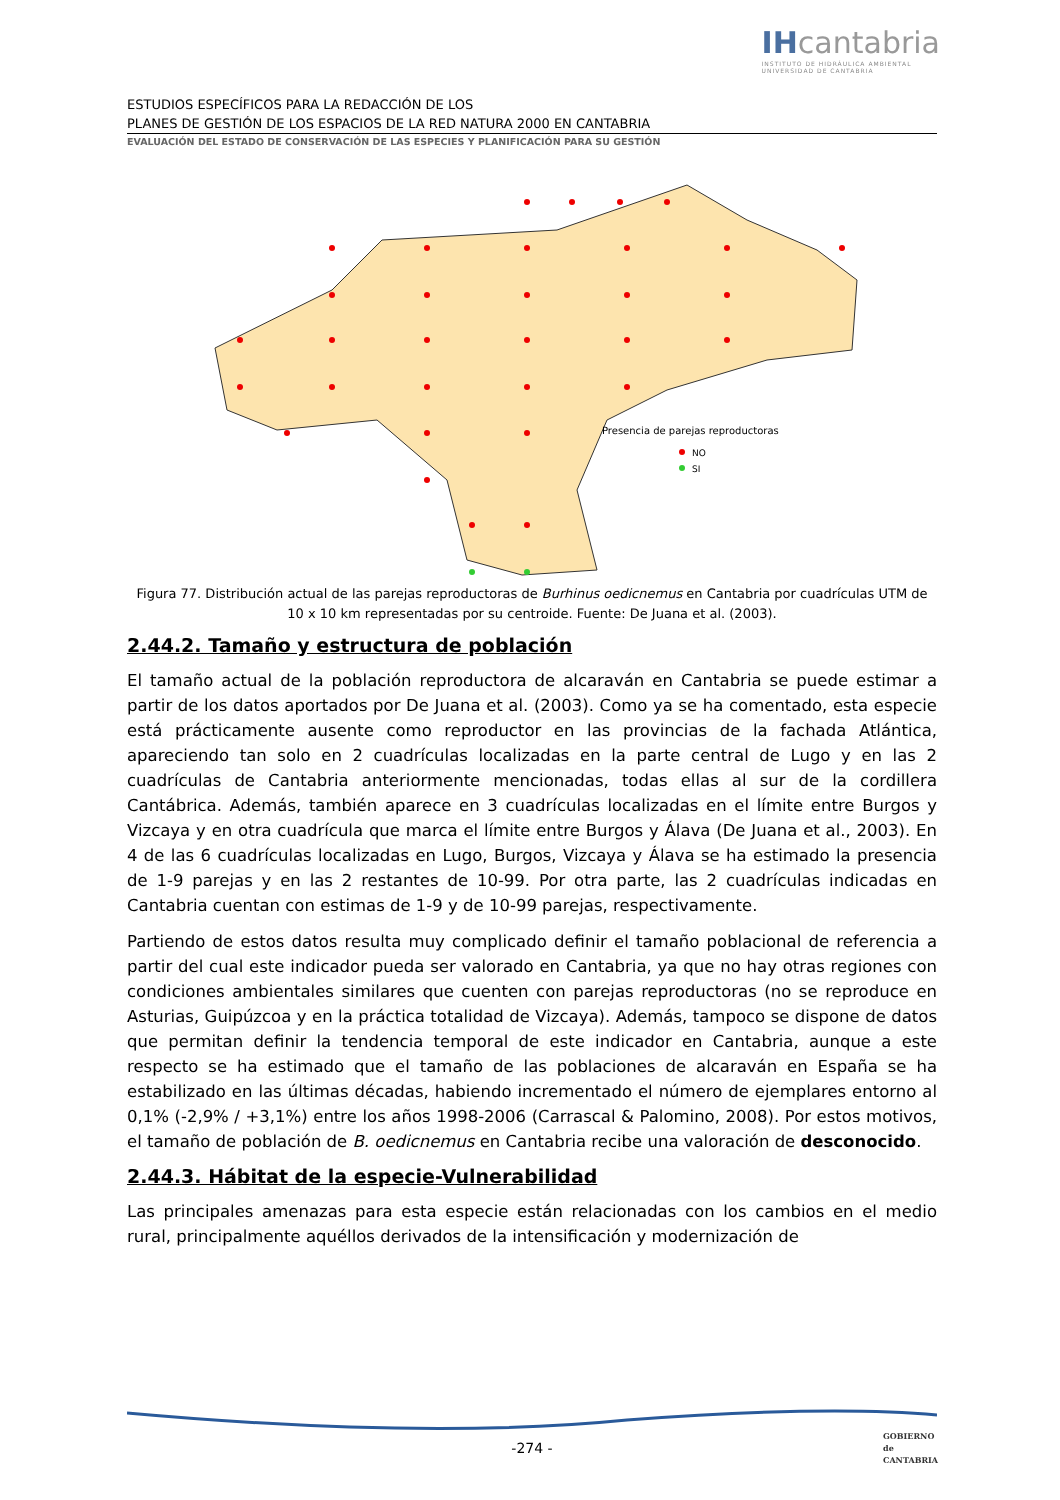IHcantabria
INSTITUTO DE HIDRÁULICA AMBIENTAL
UNIVERSIDAD DE CANTABRIA
ESTUDIOS ESPECÍFICOS PARA LA REDACCIÓN DE LOS
PLANES DE GESTIÓN DE LOS ESPACIOS DE LA RED NATURA 2000 EN CANTABRIA
EVALUACIÓN DEL ESTADO DE CONSERVACIÓN DE LAS ESPECIES Y PLANIFICACIÓN PARA SU GESTIÓN
Presencia de parejas reproductoras
NO
SI
Figura 77. Distribución actual de las parejas reproductoras de Burhinus oedicnemus en Cantabria por cuadrículas UTM de 10 x 10 km representadas por su centroide. Fuente: De Juana et al. (2003).
2.44.2. Tamaño y estructura de población
El tamaño actual de la población reproductora de alcaraván en Cantabria se puede estimar a partir de los datos aportados por De Juana et al. (2003). Como ya se ha comentado, esta especie está prácticamente ausente como reproductor en las provincias de la fachada Atlántica, apareciendo tan solo en 2 cuadrículas localizadas en la parte central de Lugo y en las 2 cuadrículas de Cantabria anteriormente mencionadas, todas ellas al sur de la cordillera Cantábrica. Además, también aparece en 3 cuadrículas localizadas en el límite entre Burgos y Vizcaya y en otra cuadrícula que marca el límite entre Burgos y Álava (De Juana et al., 2003). En 4 de las 6 cuadrículas localizadas en Lugo, Burgos, Vizcaya y Álava se ha estimado la presencia de 1-9 parejas y en las 2 restantes de 10-99. Por otra parte, las 2 cuadrículas indicadas en Cantabria cuentan con estimas de 1-9 y de 10-99 parejas, respectivamente.
Partiendo de estos datos resulta muy complicado definir el tamaño poblacional de referencia a partir del cual este indicador pueda ser valorado en Cantabria, ya que no hay otras regiones con condiciones ambientales similares que cuenten con parejas reproductoras (no se reproduce en Asturias, Guipúzcoa y en la práctica totalidad de Vizcaya). Además, tampoco se dispone de datos que permitan definir la tendencia temporal de este indicador en Cantabria, aunque a este respecto se ha estimado que el tamaño de las poblaciones de alcaraván en España se ha estabilizado en las últimas décadas, habiendo incrementado el número de ejemplares entorno al 0,1% (-2,9% / +3,1%) entre los años 1998-2006 (Carrascal & Palomino, 2008). Por estos motivos, el tamaño de población de B. oedicnemus en Cantabria recibe una valoración de desconocido.
2.44.3. Hábitat de la especie-Vulnerabilidad
Las principales amenazas para esta especie están relacionadas con los cambios en el medio rural, principalmente aquéllos derivados de la intensificación y modernización de
-274 -
GOBIERNO
de
CANTABRIA